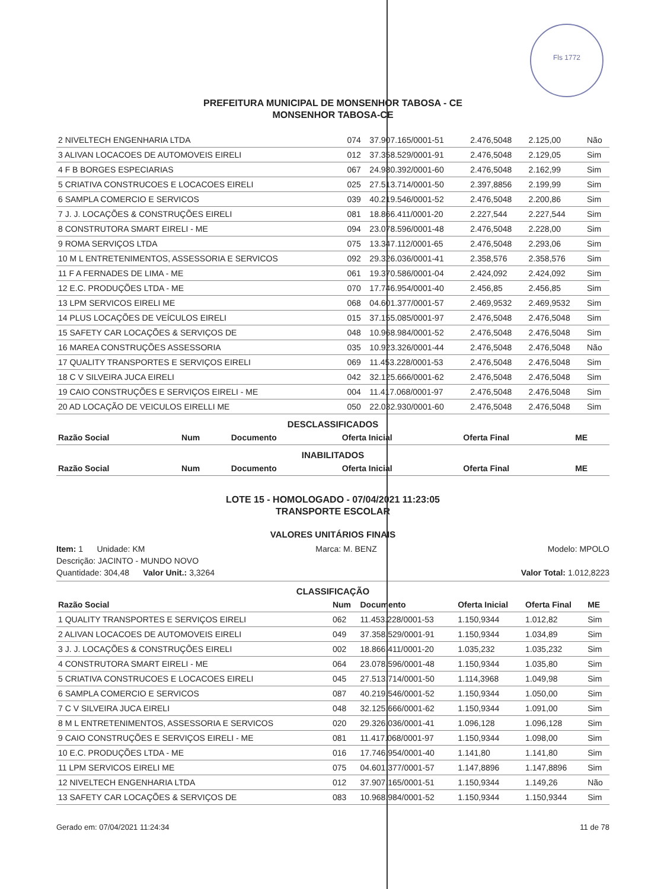Fls 1772
PREFEITURA MUNICIPAL DE MONSENHOR TABOSA - CE
MONSENHOR TABOSA-CE
| 2 NIVELTECH ENGENHARIA LTDA | 074 | 37.907.165/0001-51 | 2.476,5048 | 2.125,00 | Não |
| 3 ALIVAN LOCACOES DE AUTOMOVEIS EIRELI | 012 | 37.358.529/0001-91 | 2.476,5048 | 2.129,05 | Sim |
| 4 F B BORGES ESPECIARIAS | 067 | 24.980.392/0001-60 | 2.476,5048 | 2.162,99 | Sim |
| 5 CRIATIVA CONSTRUCOES E LOCACOES EIRELI | 025 | 27.513.714/0001-50 | 2.397,8856 | 2.199,99 | Sim |
| 6 SAMPLA COMERCIO E SERVICOS | 039 | 40.219.546/0001-52 | 2.476,5048 | 2.200,86 | Sim |
| 7 J. J. LOCAÇÕES & CONSTRUÇÕES EIRELI | 081 | 18.866.411/0001-20 | 2.227,544 | 2.227,544 | Sim |
| 8 CONSTRUTORA SMART EIRELI - ME | 094 | 23.078.596/0001-48 | 2.476,5048 | 2.228,00 | Sim |
| 9 ROMA SERVIÇOS LTDA | 075 | 13.347.112/0001-65 | 2.476,5048 | 2.293,06 | Sim |
| 10 M L ENTRETENIMENTOS, ASSESSORIA E SERVICOS | 092 | 29.326.036/0001-41 | 2.358,576 | 2.358,576 | Sim |
| 11 F A FERNADES DE LIMA - ME | 061 | 19.370.586/0001-04 | 2.424,092 | 2.424,092 | Sim |
| 12 E.C. PRODUÇÕES LTDA - ME | 070 | 17.746.954/0001-40 | 2.456,85 | 2.456,85 | Sim |
| 13 LPM SERVICOS EIRELI ME | 068 | 04.601.377/0001-57 | 2.469,9532 | 2.469,9532 | Sim |
| 14 PLUS LOCAÇÕES DE VEÍCULOS EIRELI | 015 | 37.155.085/0001-97 | 2.476,5048 | 2.476,5048 | Sim |
| 15 SAFETY CAR LOCAÇÕES & SERVIÇOS DE | 048 | 10.968.984/0001-52 | 2.476,5048 | 2.476,5048 | Sim |
| 16 MAREA CONSTRUÇÕES ASSESSORIA | 035 | 10.923.326/0001-44 | 2.476,5048 | 2.476,5048 | Não |
| 17 QUALITY TRANSPORTES E SERVIÇOS EIRELI | 069 | 11.453.228/0001-53 | 2.476,5048 | 2.476,5048 | Sim |
| 18 C V SILVEIRA JUCA EIRELI | 042 | 32.125.666/0001-62 | 2.476,5048 | 2.476,5048 | Sim |
| 19 CAIO CONSTRUÇÕES E SERVIÇOS EIRELI - ME | 004 | 11.417.068/0001-97 | 2.476,5048 | 2.476,5048 | Sim |
| 20 AD LOCAÇÃO DE VEICULOS EIRELLI ME | 050 | 22.032.930/0001-60 | 2.476,5048 | 2.476,5048 | Sim |
DESCLASSIFICADOS
| Razão Social | Num | Documento | Oferta Inicial | Oferta Final | ME |
| --- | --- | --- | --- | --- | --- |
INABILITADOS
| Razão Social | Num | Documento | Oferta Inicial | Oferta Final | ME |
| --- | --- | --- | --- | --- | --- |
LOTE 15 - HOMOLOGADO - 07/04/2021 11:23:05
TRANSPORTE ESCOLAR
VALORES UNITÁRIOS FINAIS
Item: 1 Unidade: KM Marca: M. BENZ Modelo: MPOLO
Descrição: JACINTO - MUNDO NOVO
Quantidade: 304,48 Valor Unit.: 3,3264 Valor Total: 1.012,8223
CLASSIFICAÇÃO
| Razão Social | Num | Documento | Oferta Inicial | Oferta Final | ME |
| --- | --- | --- | --- | --- | --- |
| 1 QUALITY TRANSPORTES E SERVIÇOS EIRELI | 062 | 11.453.228/0001-53 | 1.150,9344 | 1.012,82 | Sim |
| 2 ALIVAN LOCACOES DE AUTOMOVEIS EIRELI | 049 | 37.358.529/0001-91 | 1.150,9344 | 1.034,89 | Sim |
| 3 J. J. LOCAÇÕES & CONSTRUÇÕES EIRELI | 002 | 18.866.411/0001-20 | 1.035,232 | 1.035,232 | Sim |
| 4 CONSTRUTORA SMART EIRELI - ME | 064 | 23.078.596/0001-48 | 1.150,9344 | 1.035,80 | Sim |
| 5 CRIATIVA CONSTRUCOES E LOCACOES EIRELI | 045 | 27.513.714/0001-50 | 1.114,3968 | 1.049,98 | Sim |
| 6 SAMPLA COMERCIO E SERVICOS | 087 | 40.219.546/0001-52 | 1.150,9344 | 1.050,00 | Sim |
| 7 C V SILVEIRA JUCA EIRELI | 048 | 32.125.666/0001-62 | 1.150,9344 | 1.091,00 | Sim |
| 8 M L ENTRETENIMENTOS, ASSESSORIA E SERVICOS | 020 | 29.326.036/0001-41 | 1.096,128 | 1.096,128 | Sim |
| 9 CAIO CONSTRUÇÕES E SERVIÇOS EIRELI - ME | 081 | 11.417.068/0001-97 | 1.150,9344 | 1.098,00 | Sim |
| 10 E.C. PRODUÇÕES LTDA - ME | 016 | 17.746.954/0001-40 | 1.141,80 | 1.141,80 | Sim |
| 11 LPM SERVICOS EIRELI ME | 075 | 04.601.377/0001-57 | 1.147,8896 | 1.147,8896 | Sim |
| 12 NIVELTECH ENGENHARIA LTDA | 012 | 37.907.165/0001-51 | 1.150,9344 | 1.149,26 | Não |
| 13 SAFETY CAR LOCAÇÕES & SERVIÇOS DE | 083 | 10.968.984/0001-52 | 1.150,9344 | 1.150,9344 | Sim |
Gerado em: 07/04/2021 11:24:34 11 de 78